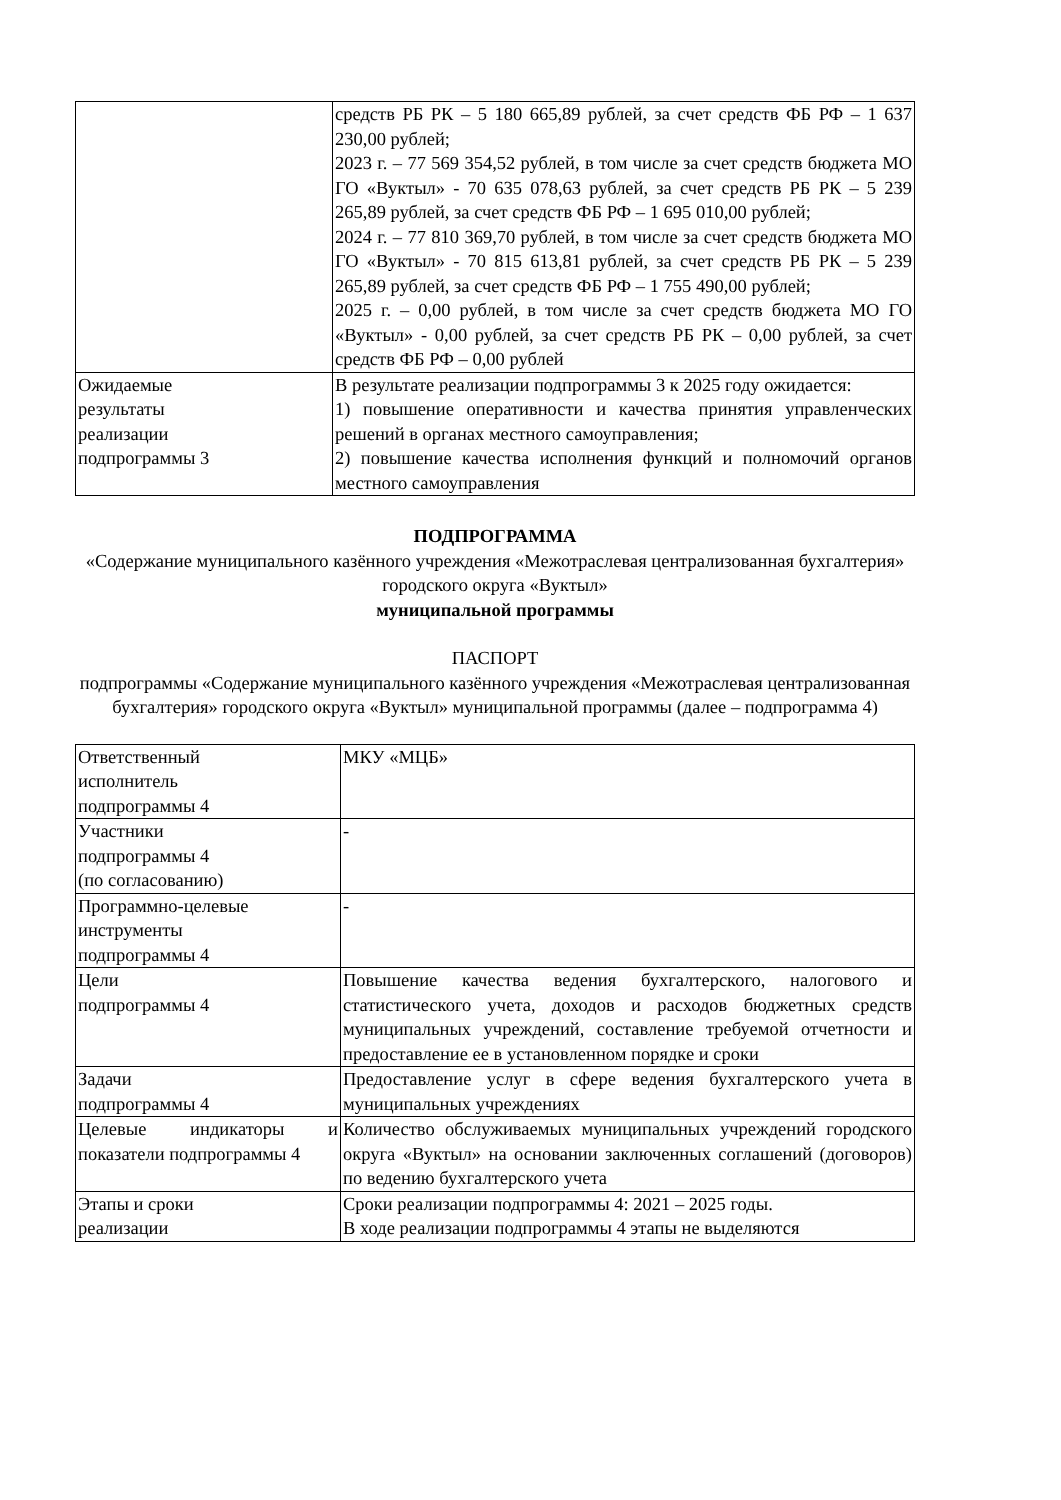| | средств РБ РК – 5 180 665,89 рублей, за счет средств ФБ РФ – 1 637 230,00 рублей; 2023 г. – 77 569 354,52 рублей, в том числе за счет средств бюджета МО ГО «Вуктыл» - 70 635 078,63 рублей, за счет средств РБ РК – 5 239 265,89 рублей, за счет средств ФБ РФ – 1 695 010,00 рублей; 2024 г. – 77 810 369,70 рублей, в том числе за счет средств бюджета МО ГО «Вуктыл» - 70 815 613,81 рублей, за счет средств РБ РК – 5 239 265,89 рублей, за счет средств ФБ РФ – 1 755 490,00 рублей; 2025 г. – 0,00 рублей, в том числе за счет средств бюджета МО ГО «Вуктыл» - 0,00 рублей, за счет средств РБ РК – 0,00 рублей, за счет средств ФБ РФ – 0,00 рублей |
| Ожидаемые результаты реализации подпрограммы 3 | В результате реализации подпрограммы 3 к 2025 году ожидается: 1) повышение оперативности и качества принятия управленческих решений в органах местного самоуправления; 2) повышение качества исполнения функций и полномочий органов местного самоуправления |
ПОДПРОГРАММА
«Содержание муниципального казённого учреждения «Межотраслевая централизованная бухгалтерия» городского округа «Вуктыл»
муниципальной программы
ПАСПОРТ
подпрограммы «Содержание муниципального казённого учреждения «Межотраслевая централизованная бухгалтерия» городского округа «Вуктыл» муниципальной программы (далее – подпрограмма 4)
| Ответственный исполнитель подпрограммы 4 | МКУ «МЦБ» |
| Участники подпрограммы 4 (по согласованию) | - |
| Программно-целевые инструменты подпрограммы 4 | - |
| Цели подпрограммы 4 | Повышение качества ведения бухгалтерского, налогового и статистического учета, доходов и расходов бюджетных средств муниципальных учреждений, составление требуемой отчетности и предоставление ее в установленном порядке и сроки |
| Задачи подпрограммы 4 | Предоставление услуг в сфере ведения бухгалтерского учета в муниципальных учреждениях |
| Целевые индикаторы и показатели подпрограммы 4 | Количество обслуживаемых муниципальных учреждений городского округа «Вуктыл» на основании заключенных соглашений (договоров) по ведению бухгалтерского учета |
| Этапы и сроки реализации | Сроки реализации подпрограммы 4: 2021 – 2025 годы. В ходе реализации подпрограммы 4 этапы не выделяются |